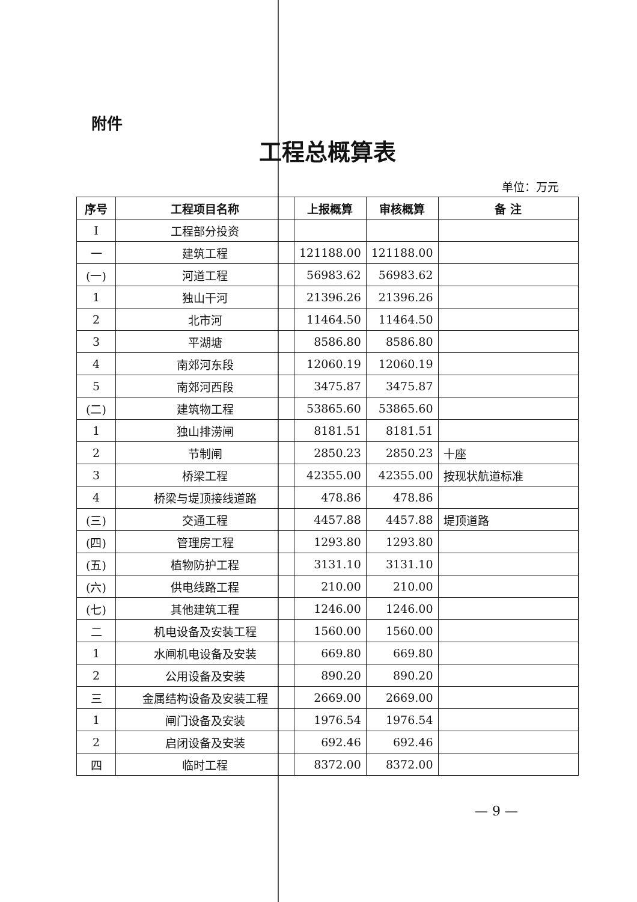附件
工程总概算表
单位：万元
| 序号 | 工程项目名称 | 上报概算 | 审核概算 | 备 注 |
| --- | --- | --- | --- | --- |
| I | 工程部分投资 | | | |
| 一 | 建筑工程 | 121188.00 | 121188.00 | |
| (一) | 河道工程 | 56983.62 | 56983.62 | |
| 1 | 独山干河 | 21396.26 | 21396.26 | |
| 2 | 北市河 | 11464.50 | 11464.50 | |
| 3 | 平湖塘 | 8586.80 | 8586.80 | |
| 4 | 南郊河东段 | 12060.19 | 12060.19 | |
| 5 | 南郊河西段 | 3475.87 | 3475.87 | |
| (二) | 建筑物工程 | 53865.60 | 53865.60 | |
| 1 | 独山排涝闸 | 8181.51 | 8181.51 | |
| 2 | 节制闸 | 2850.23 | 2850.23 | 十座 |
| 3 | 桥梁工程 | 42355.00 | 42355.00 | 按现状航道标准 |
| 4 | 桥梁与堤顶接线道路 | 478.86 | 478.86 | |
| (三) | 交通工程 | 4457.88 | 4457.88 | 堤顶道路 |
| (四) | 管理房工程 | 1293.80 | 1293.80 | |
| (五) | 植物防护工程 | 3131.10 | 3131.10 | |
| (六) | 供电线路工程 | 210.00 | 210.00 | |
| (七) | 其他建筑工程 | 1246.00 | 1246.00 | |
| 二 | 机电设备及安装工程 | 1560.00 | 1560.00 | |
| 1 | 水闸机电设备及安装 | 669.80 | 669.80 | |
| 2 | 公用设备及安装 | 890.20 | 890.20 | |
| 三 | 金属结构设备及安装工程 | 2669.00 | 2669.00 | |
| 1 | 闸门设备及安装 | 1976.54 | 1976.54 | |
| 2 | 启闭设备及安装 | 692.46 | 692.46 | |
| 四 | 临时工程 | 8372.00 | 8372.00 | |
— 9 —